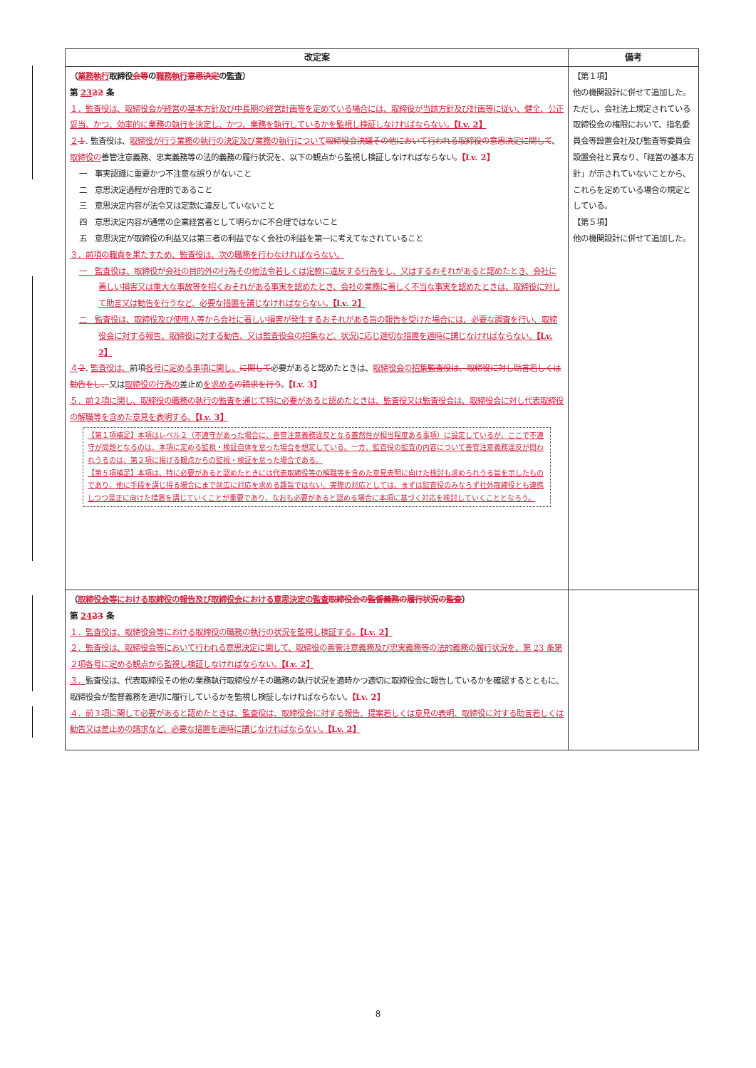| 改定案 | 備考 |
| --- | --- |
| （ 業務執行 取締役 会等 の 職務執行 意思決定 の監査） 第 23 22 条 １．監査役は、取締役会が経営の基本方針及び中長期の経営計画等を定めている場合には、取締役が当該方針及び計画等に従い、健全、公正妥当、かつ、効率的に業務の執行を決定し、かつ、業務を執行しているかを監視し検証しなければならない。 【Lv. 2】 ２ １ . 監査役は、 取締役が行う業務の執行の決定及び業務の執行について 取締役会決議その他において行われる取締役の意思決定に関して 、 取締役の 善管注意義務、忠実義務等の法的義務の履行状況を、以下の観点から監視し検証しなければならない。 【Lv. 2】 一 事実認識に重要かつ不注意な誤りがないこと 二 意思決定過程が合理的であること 三 意思決定内容が法令又は定款に違反していないこと 四 意思決定内容が通常の企業経営者として明らかに不合理ではないこと 五 意思決定が取締役の利益又は第三者の利益でなく会社の利益を第一に考えてなされていること ３．前項の職責を果たすため、監査役は、次の職務を行わなければならない。 一 監査役は、取締役が会社の目的外の行為その他法令若しくは定款に違反する行為をし、又はするおそれがあると認めたとき、会社に著しい損害又は重大な事故等を招くおそれがある事実を認めたとき、会社の業務に著しく不当な事実を認めたときは、取締役に対して助言又は勧告を行うなど、必要な措置を講じなければならない。 【Lv. 2】 二 監査役は、取締役及び使用人等から会社に著しい損害が発生するおそれがある旨の報告を受けた場合には、必要な調査を行い、取締役会に対する報告、取締役に対する勧告、又は監査役会の招集など、状況に応じ適切な措置を適時に講じなければならない。 【Lv. 2】 ４ ２ . 監査役は、 前項 各号に定める事項に関し、 に関して 必要があると認めたときは、 取締役会の招集 監査役は、取締役に対し助言若しくは勧告をし、 又は 取締役の行為の 差止め を求める の請求を行う 。 【Lv. 3】 ５．前２項に関し、取締役の職務の執行の監査を通じて特に必要があると認めたときは、監査役又は監査役会は、取締役会に対し代表取締役の解職等を含めた意見を表明する。 【Lv. 3】 【第１項補足】本項はレベル２（不遵守があった場合に、善管注意義務違反となる蓋然性が相当程度ある事項）に設定しているが、ここで不遵守が問題となるのは、本項に定める監視・検証自体を怠った場合を想定している。一方、監査役の監査の内容について善管注意義務違反が問われうるのは、第２項に掲げる観点からの監視・検証を怠った場合である。 【第５項補足】本項は、特に必要があると認めたときには代表取締役等の解職等を含めた意見表明に向けた検討も求められうる旨を示したものであり、他に手段を講じ得る場合にまで前広に対応を求める趣旨ではない。実際の対応としては、まずは監査役のみならず社外取締役とも連携しつつ是正に向けた措置を講じていくことが重要であり、なおも必要があると認める場合に本項に基づく対応を検討していくこととなろう。 | 【第１項】 他の機関設計に併せて追加した。 ただし、会社法上規定されている取締役会の権限において、指名委員会等設置会社及び監査等委員会設置会社と異なり、「経営の基本方針」が示されていないことから、これらを定めている場合の規定としている。 【第５項】 他の機関設計に併せて追加した。 |
| （ 取締役会等における取締役の報告及び取締役会における意思決定の監査 取締役会の監督義務の履行状況の監査 ） 第 24 23 条 １．監査役は、取締役会等における取締役の職務の執行の状況を監視し検証する。 【Lv. 2】 ２．監査役は、取締役会等において行われる意思決定に関して、取締役の善管注意義務及び忠実義務等の法的義務の履行状況を、第 23 条第２項各号に定める観点から監視し検証しなければならない。 【Lv. 2】 ３． 監査役は、代表取締役その他の業務執行取締役がその職務の執行状況を適時かつ適切に取締役会に報告しているかを確認するとともに、取締役会が監督義務を適切に履行しているかを監視し検証しなければならない。 【Lv. 2】 ４．前３項に関して必要があると認めたときは、監査役は、取締役会に対する報告、提案若しくは意見の表明、取締役に対する助言若しくは勧告又は差止めの請求など、必要な措置を適時に講じなければならない。 【Lv. 2】 | |
8